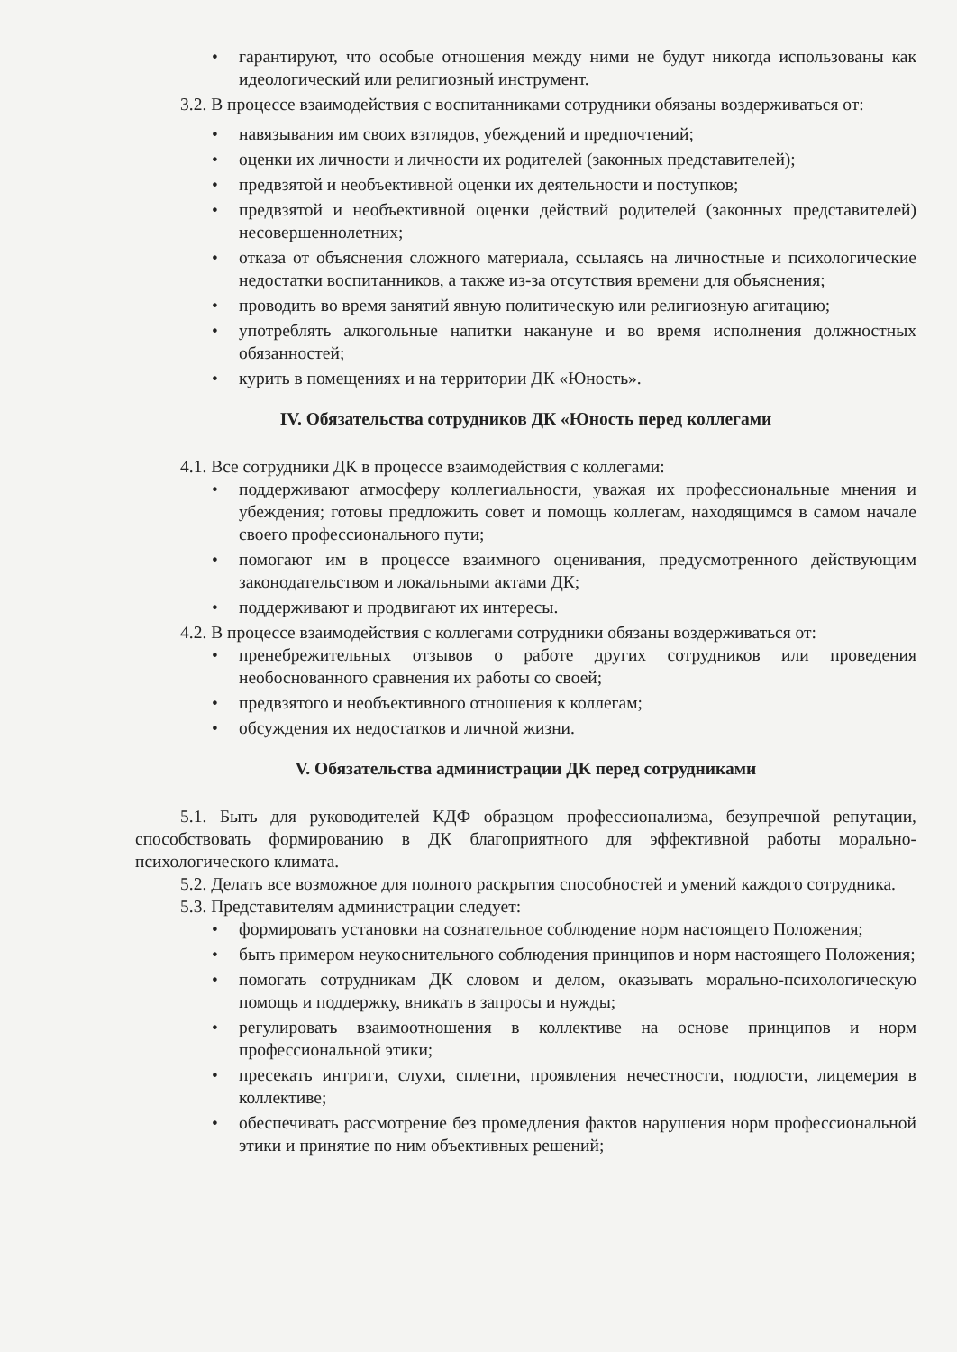• гарантируют, что особые отношения между ними не будут никогда использованы как идеологический или религиозный инструмент.
3.2. В процессе взаимодействия с воспитанниками сотрудники обязаны воздерживаться от:
• навязывания им своих взглядов, убеждений и предпочтений;
• оценки их личности и личности их родителей (законных представителей);
• предвзятой и необъективной оценки их деятельности и поступков;
• предвзятой и необъективной оценки действий родителей (законных представителей) несовершеннолетних;
• отказа от объяснения сложного материала, ссылаясь на личностные и психологические недостатки воспитанников, а также из-за отсутствия времени для объяснения;
• проводить во время занятий явную политическую или религиозную агитацию;
• употреблять алкогольные напитки накануне и во время исполнения должностных обязанностей;
• курить в помещениях и на территории ДК «Юность».
IV. Обязательства сотрудников ДК «Юность перед коллегами
4.1. Все сотрудники ДК в процессе взаимодействия с коллегами:
• поддерживают атмосферу коллегиальности, уважая их профессиональные мнения и убеждения; готовы предложить совет и помощь коллегам, находящимся в самом начале своего профессионального пути;
• помогают им в процессе взаимного оценивания, предусмотренного действующим законодательством и локальными актами ДК;
• поддерживают и продвигают их интересы.
4.2. В процессе взаимодействия с коллегами сотрудники обязаны воздерживаться от:
• пренебрежительных отзывов о работе других сотрудников или проведения необоснованного сравнения их работы со своей;
• предвзятого и необъективного отношения к коллегам;
• обсуждения их недостатков и личной жизни.
V. Обязательства администрации ДК перед сотрудниками
5.1. Быть для руководителей КДФ образцом профессионализма, безупречной репутации, способствовать формированию в ДК благоприятного для эффективной работы морально-психологического климата.
5.2. Делать все возможное для полного раскрытия способностей и умений каждого сотрудника.
5.3. Представителям администрации следует:
• формировать установки на сознательное соблюдение норм настоящего Положения;
• быть примером неукоснительного соблюдения принципов и норм настоящего Положения;
• помогать сотрудникам ДК словом и делом, оказывать морально-психологическую помощь и поддержку, вникать в запросы и нужды;
• регулировать взаимоотношения в коллективе на основе принципов и норм профессиональной этики;
• пресекать интриги, слухи, сплетни, проявления нечестности, подлости, лицемерия в коллективе;
• обеспечивать рассмотрение без промедления фактов нарушения норм профессиональной этики и принятие по ним объективных решений;